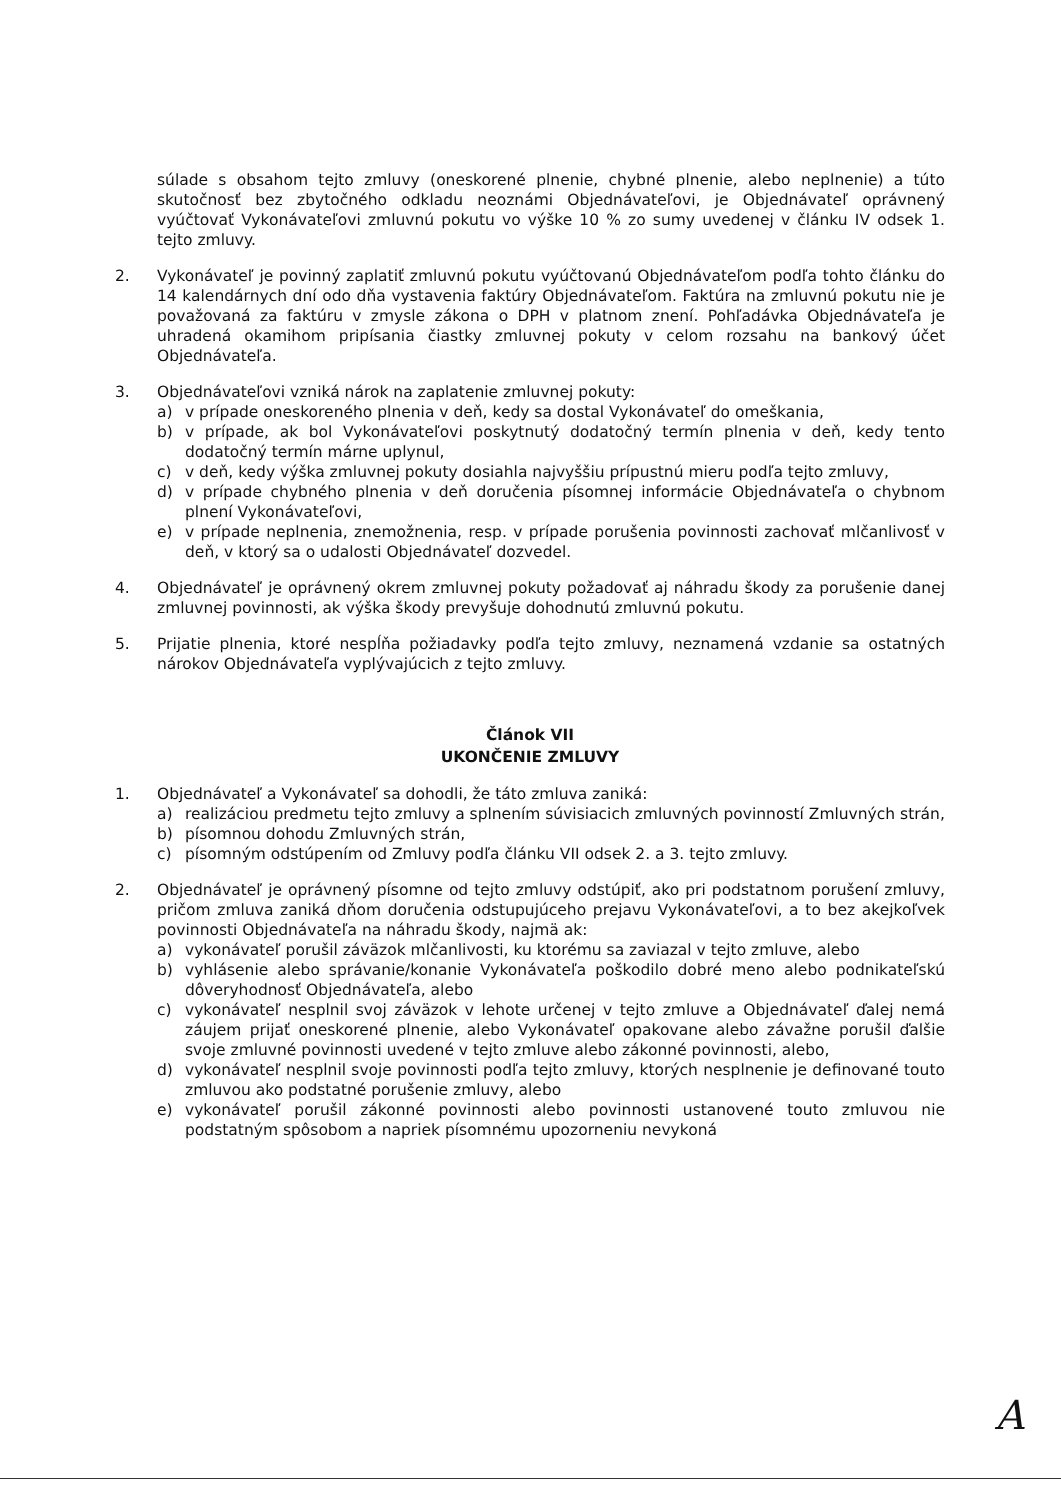súlade s obsahom tejto zmluvy (oneskorené plnenie, chybné plnenie, alebo neplnenie) a túto skutočnosť bez zbytočného odkladu neoznámi Objednávateľovi, je Objednávateľ oprávnený vyúčtovať Vykonávateľovi zmluvnú pokutu vo výške 10 % zo sumy uvedenej v článku IV odsek 1. tejto zmluvy.
2. Vykonávateľ je povinný zaplatiť zmluvnú pokutu vyúčtovanú Objednávateľom podľa tohto článku do 14 kalendárnych dní odo dňa vystavenia faktúry Objednávateľom. Faktúra na zmluvnú pokutu nie je považovaná za faktúru v zmysle zákona o DPH v platnom znení. Pohľadávka Objednávateľa je uhradená okamihom pripísania čiastky zmluvnej pokuty v celom rozsahu na bankový účet Objednávateľa.
3. Objednávateľovi vzniká nárok na zaplatenie zmluvnej pokuty:
a) v prípade oneskoreného plnenia v deň, kedy sa dostal Vykonávateľ do omeškania,
b) v prípade, ak bol Vykonávateľovi poskytnutý dodatočný termín plnenia v deň, kedy tento dodatočný termín márne uplynul,
c) v deň, kedy výška zmluvnej pokuty dosiahla najvyššiu prípustnú mieru podľa tejto zmluvy,
d) v prípade chybného plnenia v deň doručenia písomnej informácie Objednávateľa o chybnom plnení Vykonávateľovi,
e) v prípade neplnenia, znemožnenia, resp. v prípade porušenia povinnosti zachovať mlčanlivosť v deň, v ktorý sa o udalosti Objednávateľ dozvedel.
4. Objednávateľ je oprávnený okrem zmluvnej pokuty požadovať aj náhradu škody za porušenie danej zmluvnej povinnosti, ak výška škody prevyšuje dohodnutú zmluvnú pokutu.
5. Prijatie plnenia, ktoré nespĺňa požiadavky podľa tejto zmluvy, neznamená vzdanie sa ostatných nárokov Objednávateľa vyplývajúcich z tejto zmluvy.
Článok VII
UKONČENIE ZMLUVY
1. Objednávateľ a Vykonávateľ sa dohodli, že táto zmluva zaniká:
a) realizáciou predmetu tejto zmluvy a splnením súvisiacich zmluvných povinností Zmluvných strán,
b) písomnou dohodu Zmluvných strán,
c) písomným odstúpením od Zmluvy podľa článku VII odsek 2. a 3. tejto zmluvy.
2. Objednávateľ je oprávnený písomne od tejto zmluvy odstúpiť, ako pri podstatnom porušení zmluvy, pričom zmluva zaniká dňom doručenia odstupujúceho prejavu Vykonávateľovi, a to bez akejkoľvek povinnosti Objednávateľa na náhradu škody, najmä ak:
a) vykonávateľ porušil záväzok mlčanlivosti, ku ktorému sa zaviazal v tejto zmluve, alebo
b) vyhlásenie alebo správanie/konanie Vykonávateľa poškodilo dobré meno alebo podnikateľskú dôveryhodnosť Objednávateľa, alebo
c) vykonávateľ nesplnil svoj záväzok v lehote určenej v tejto zmluve a Objednávateľ ďalej nemá záujem prijať oneskorené plnenie, alebo Vykonávateľ opakovane alebo závažne porušil ďalšie svoje zmluvné povinnosti uvedené v tejto zmluve alebo zákonné povinnosti, alebo,
d) vykonávateľ nesplnil svoje povinnosti podľa tejto zmluvy, ktorých nesplnenie je definované touto zmluvou ako podstatné porušenie zmluvy, alebo
e) vykonávateľ porušil zákonné povinnosti alebo povinnosti ustanovené touto zmluvou nie podstatným spôsobom a napriek písomnému upozorneniu nevykoná
A